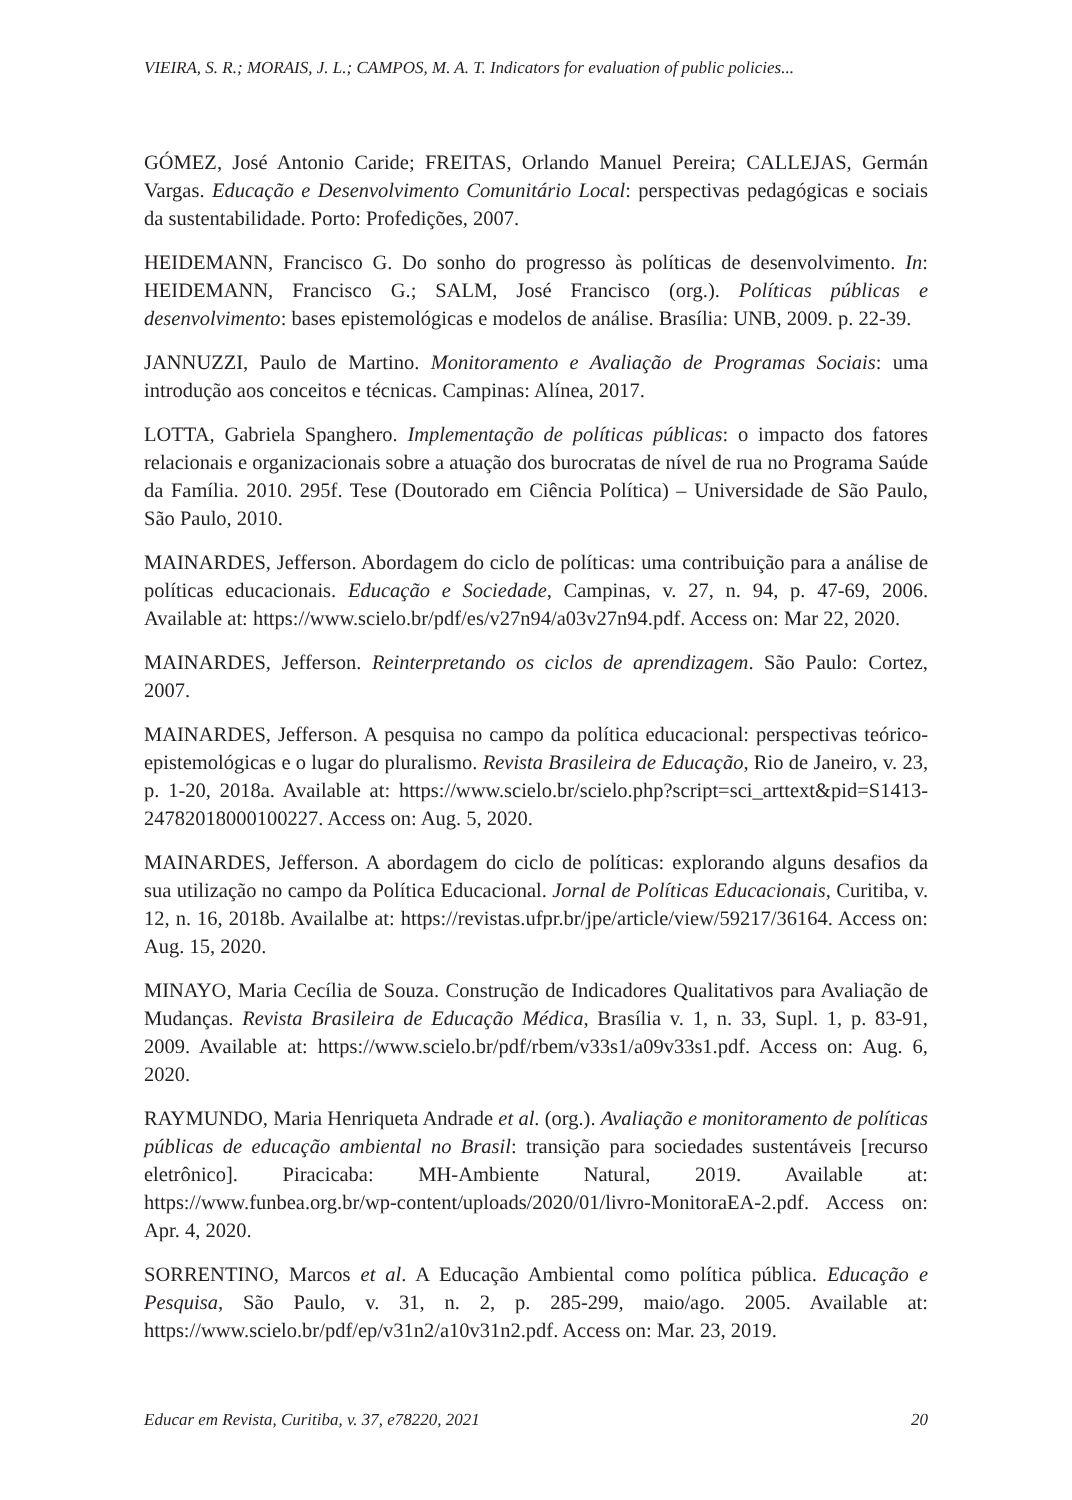VIEIRA, S. R.; MORAIS, J. L.; CAMPOS, M. A. T. Indicators for evaluation of public policies...
GÓMEZ, José Antonio Caride; FREITAS, Orlando Manuel Pereira; CALLEJAS, Germán Vargas. Educação e Desenvolvimento Comunitário Local: perspectivas pedagógicas e sociais da sustentabilidade. Porto: Profedições, 2007.
HEIDEMANN, Francisco G. Do sonho do progresso às políticas de desenvolvimento. In: HEIDEMANN, Francisco G.; SALM, José Francisco (org.). Políticas públicas e desenvolvimento: bases epistemológicas e modelos de análise. Brasília: UNB, 2009. p. 22-39.
JANNUZZI, Paulo de Martino. Monitoramento e Avaliação de Programas Sociais: uma introdução aos conceitos e técnicas. Campinas: Alínea, 2017.
LOTTA, Gabriela Spanghero. Implementação de políticas públicas: o impacto dos fatores relacionais e organizacionais sobre a atuação dos burocratas de nível de rua no Programa Saúde da Família. 2010. 295f. Tese (Doutorado em Ciência Política) – Universidade de São Paulo, São Paulo, 2010.
MAINARDES, Jefferson. Abordagem do ciclo de políticas: uma contribuição para a análise de políticas educacionais. Educação e Sociedade, Campinas, v. 27, n. 94, p. 47-69, 2006. Available at: https://www.scielo.br/pdf/es/v27n94/a03v27n94.pdf. Access on: Mar 22, 2020.
MAINARDES, Jefferson. Reinterpretando os ciclos de aprendizagem. São Paulo: Cortez, 2007.
MAINARDES, Jefferson. A pesquisa no campo da política educacional: perspectivas teórico-epistemológicas e o lugar do pluralismo. Revista Brasileira de Educação, Rio de Janeiro, v. 23, p. 1-20, 2018a. Available at: https://www.scielo.br/scielo.php?script=sci_arttext&pid=S1413-24782018000100227. Access on: Aug. 5, 2020.
MAINARDES, Jefferson. A abordagem do ciclo de políticas: explorando alguns desafios da sua utilização no campo da Política Educacional. Jornal de Políticas Educacionais, Curitiba, v. 12, n. 16, 2018b. Availalbe at: https://revistas.ufpr.br/jpe/article/view/59217/36164. Access on: Aug. 15, 2020.
MINAYO, Maria Cecília de Souza. Construção de Indicadores Qualitativos para Avaliação de Mudanças. Revista Brasileira de Educação Médica, Brasília v. 1, n. 33, Supl. 1, p. 83-91, 2009. Available at: https://www.scielo.br/pdf/rbem/v33s1/a09v33s1.pdf. Access on: Aug. 6, 2020.
RAYMUNDO, Maria Henriqueta Andrade et al. (org.). Avaliação e monitoramento de políticas públicas de educação ambiental no Brasil: transição para sociedades sustentáveis [recurso eletrônico]. Piracicaba: MH-Ambiente Natural, 2019. Available at: https://www.funbea.org.br/wp-content/uploads/2020/01/livro-MonitoraEA-2.pdf. Access on: Apr. 4, 2020.
SORRENTINO, Marcos et al. A Educação Ambiental como política pública. Educação e Pesquisa, São Paulo, v. 31, n. 2, p. 285-299, maio/ago. 2005. Available at: https://www.scielo.br/pdf/ep/v31n2/a10v31n2.pdf. Access on: Mar. 23, 2019.
Educar em Revista, Curitiba, v. 37, e78220, 2021 20